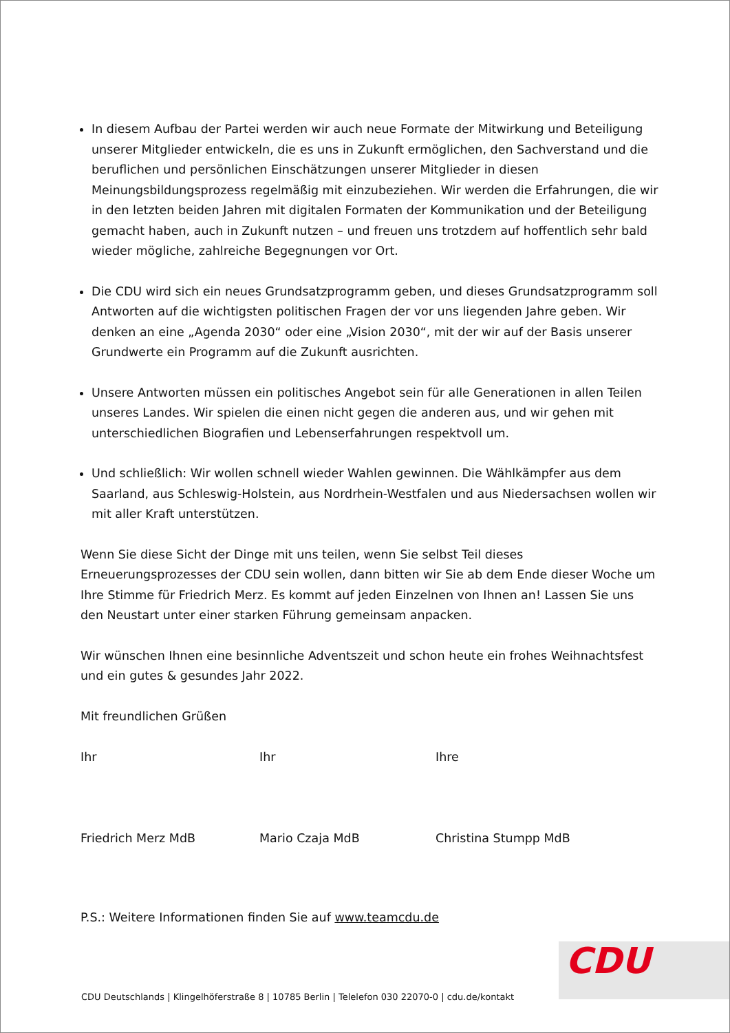In diesem Aufbau der Partei werden wir auch neue Formate der Mitwirkung und Beteiligung unserer Mitglieder entwickeln, die es uns in Zukunft ermöglichen, den Sachverstand und die beruflichen und persönlichen Einschätzungen unserer Mitglieder in diesen Meinungsbildungsprozess regelmäßig mit einzubeziehen. Wir werden die Erfahrungen, die wir in den letzten beiden Jahren mit digitalen Formaten der Kommunikation und der Beteiligung gemacht haben, auch in Zukunft nutzen – und freuen uns trotzdem auf hoffentlich sehr bald wieder mögliche, zahlreiche Begegnungen vor Ort.
Die CDU wird sich ein neues Grundsatzprogramm geben, und dieses Grundsatzprogramm soll Antworten auf die wichtigsten politischen Fragen der vor uns liegenden Jahre geben. Wir denken an eine „Agenda 2030“ oder eine „Vision 2030“, mit der wir auf der Basis unserer Grundwerte ein Programm auf die Zukunft ausrichten.
Unsere Antworten müssen ein politisches Angebot sein für alle Generationen in allen Teilen unseres Landes. Wir spielen die einen nicht gegen die anderen aus, und wir gehen mit unterschiedlichen Biografien und Lebenserfahrungen respektvoll um.
Und schließlich: Wir wollen schnell wieder Wahlen gewinnen. Die Wählkämpfer aus dem Saarland, aus Schleswig-Holstein, aus Nordrhein-Westfalen und aus Niedersachsen wollen wir mit aller Kraft unterstützen.
Wenn Sie diese Sicht der Dinge mit uns teilen, wenn Sie selbst Teil dieses Erneuerungsprozesses der CDU sein wollen, dann bitten wir Sie ab dem Ende dieser Woche um Ihre Stimme für Friedrich Merz. Es kommt auf jeden Einzelnen von Ihnen an! Lassen Sie uns den Neustart unter einer starken Führung gemeinsam anpacken.
Wir wünschen Ihnen eine besinnliche Adventszeit und schon heute ein frohes Weihnachtsfest und ein gutes & gesundes Jahr 2022.
Mit freundlichen Grüßen
Ihr
Friedrich Merz MdB
Ihr
Mario Czaja MdB
Ihre
Christina Stumpp MdB
P.S.: Weitere Informationen finden Sie auf www.teamcdu.de
CDU
CDU Deutschlands | Klingelhöferstraße 8 | 10785 Berlin | Telelefon 030 22070-0 | cdu.de/kontakt